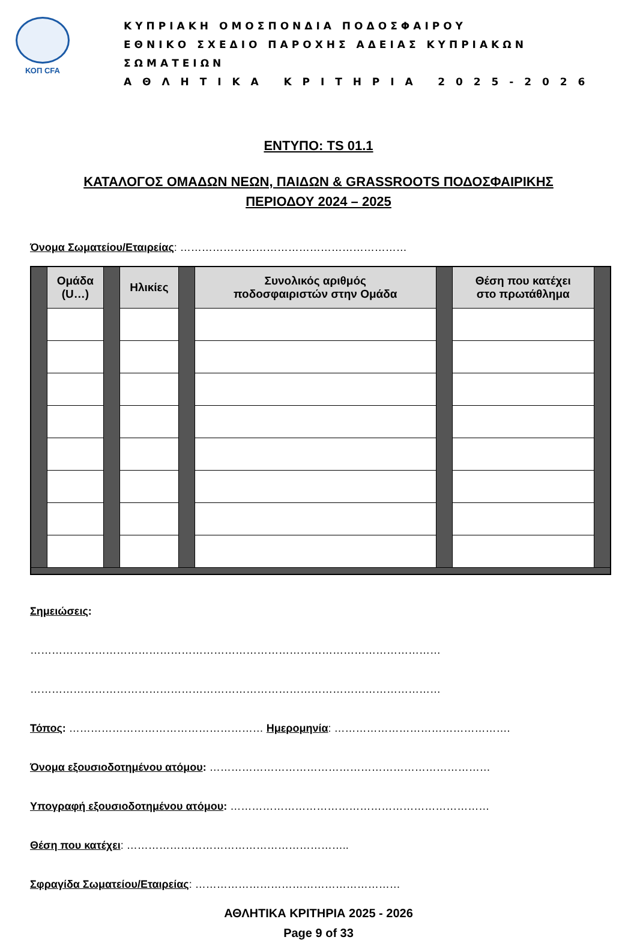ΚΟΠ CFA
ΚΥΠΡΙΑΚΗ ΟΜΟΣΠΟΝΔΙΑ ΠΟΔΟΣΦΑΙΡΟΥ
ΕΘΝΙΚΟ ΣΧΕΔΙΟ ΠΑΡΟΧΗΣ ΑΔΕΙΑΣ ΚΥΠΡΙΑΚΩΝ ΣΩΜΑΤΕΙΩΝ
Α Θ Λ Η Τ Ι Κ Α Κ Ρ Ι Τ Η Ρ Ι Α 2 0 2 5 - 2 0 2 6
ΕΝΤΥΠΟ: TS 01.1
ΚΑΤΑΛΟΓΟΣ ΟΜΑΔΩΝ ΝΕΩΝ, ΠΑΙΔΩΝ & GRASSROOTS ΠΟΔΟΣΦΑΙΡΙΚΗΣ
ΠΕΡΙΟΔΟΥ 2024 – 2025
Όνομα Σωματείου/Εταιρείας: ………………………………………………………
| | Ομάδα (U…) | | Ηλικίες | | Συνολικός αριθμός ποδοσφαιριστών στην Ομάδα | | Θέση που κατέχει στο πρωτάθλημα | |
Σημειώσεις:
……………………………………………………………………………………………………
……………………………………………………………………………………………………
Τόπος: ……………………………………………… Ημερομηνία: ………………………………………….
Όνομα εξουσιοδοτημένου ατόμου: ……………………………………………………………………
Υπογραφή εξουσιοδοτημένου ατόμου: ………………………………………………………………
Θέση που κατέχει: ……………………………………………………..
Σφραγίδα Σωματείου/Εταιρείας: …………………………………………………
ΑΘΛΗΤΙΚΑ ΚΡΙΤΗΡΙΑ 2025 - 2026
Page 9 of 33